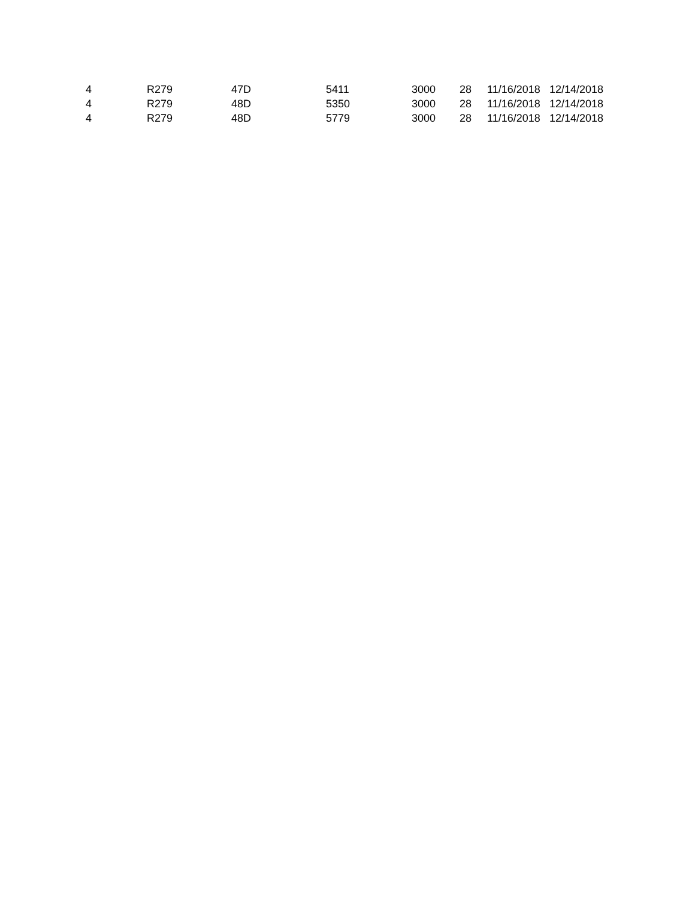| 4 | R279 | 47D | 5411 | 3000 | 28 | 11/16/2018 | 12/14/2018 |
| 4 | R279 | 48D | 5350 | 3000 | 28 | 11/16/2018 | 12/14/2018 |
| 4 | R279 | 48D | 5779 | 3000 | 28 | 11/16/2018 | 12/14/2018 |